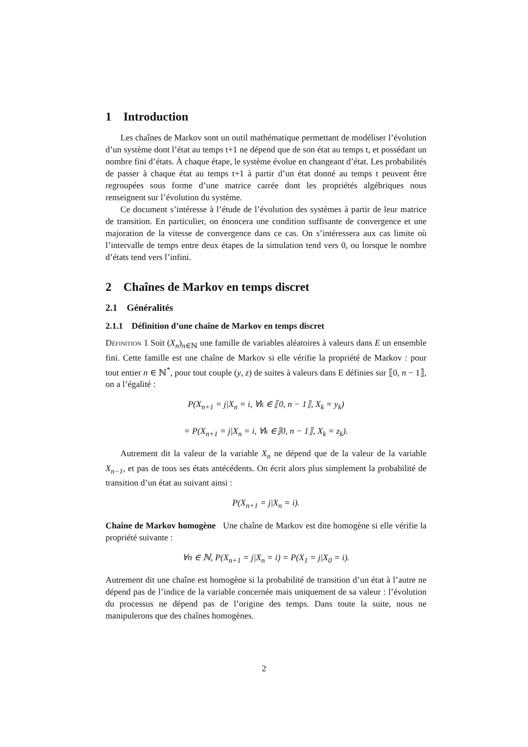1 Introduction
Les chaînes de Markov sont un outil mathématique permettant de modéliser l’évolution d’un système dont l’état au temps t+1 ne dépend que de son état au temps t, et possédant un nombre fini d’états. À chaque étape, le système évolue en changeant d’état. Les probabilités de passer à chaque état au temps t+1 à partir d’un état donné au temps t peuvent être regroupées sous forme d’une matrice carrée dont les propriétés algébriques nous renseignent sur l’évolution du système.
Ce document s’intéresse à l’étude de l’évolution des systèmes à partir de leur matrice de transition. En particulier, on énoncera une condition suffisante de convergence et une majoration de la vitesse de convergence dans ce cas. On s’intéressera aux cas limite où l’intervalle de temps entre deux étapes de la simulation tend vers 0, ou lorsque le nombre d’états tend vers l’infini.
2 Chaînes de Markov en temps discret
2.1 Généralités
2.1.1 Définition d’une chaîne de Markov en temps discret
Définition 1 Soit (X<sub>n</sub>)<sub>n∈ℕ</sub> une famille de variables aléatoires à valeurs dans E un ensemble fini. Cette famille est une chaîne de Markov si elle vérifie la propriété de Markov : pour tout entier n ∈ ℕ<sup>*</sup>, pour tout couple (y, z) de suites à valeurs dans E définies sur ⟦0, n − 1⟧, on a l’égalité :
P(X<sub>n+1</sub> = j|X<sub>n</sub> = i, ∀k ∈ ⟦0, n − 1⟧, X<sub>k</sub> = y<sub>k</sub>)
= P(X<sub>n+1</sub> = j|X<sub>n</sub> = i, ∀k ∈⟧0, n − 1⟧, X<sub>k</sub> = z<sub>k</sub>).
Autrement dit la valeur de la variable X<sub>n</sub> ne dépend que de la valeur de la variable X<sub>n−1</sub>, et pas de tous ses états antécédents. On écrit alors plus simplement la probabilité de transition d’un état au suivant ainsi :
P(X<sub>n+1</sub> = j|X<sub>n</sub> = i).
Chaîne de Markov homogène Une chaîne de Markov est dite homogène si elle vérifie la propriété suivante :
∀n ∈ ℕ, P(X<sub>n+1</sub> = j|X<sub>n</sub> = i) = P(X<sub>1</sub> = j|X<sub>0</sub> = i).
Autrement dit une chaîne est homogène si la probabilité de transition d’un état à l’autre ne dépend pas de l’indice de la variable concernée mais uniquement de sa valeur : l’évolution du processus ne dépend pas de l’origine des temps. Dans toute la suite, nous ne manipulerons que des chaînes homogènes.
2